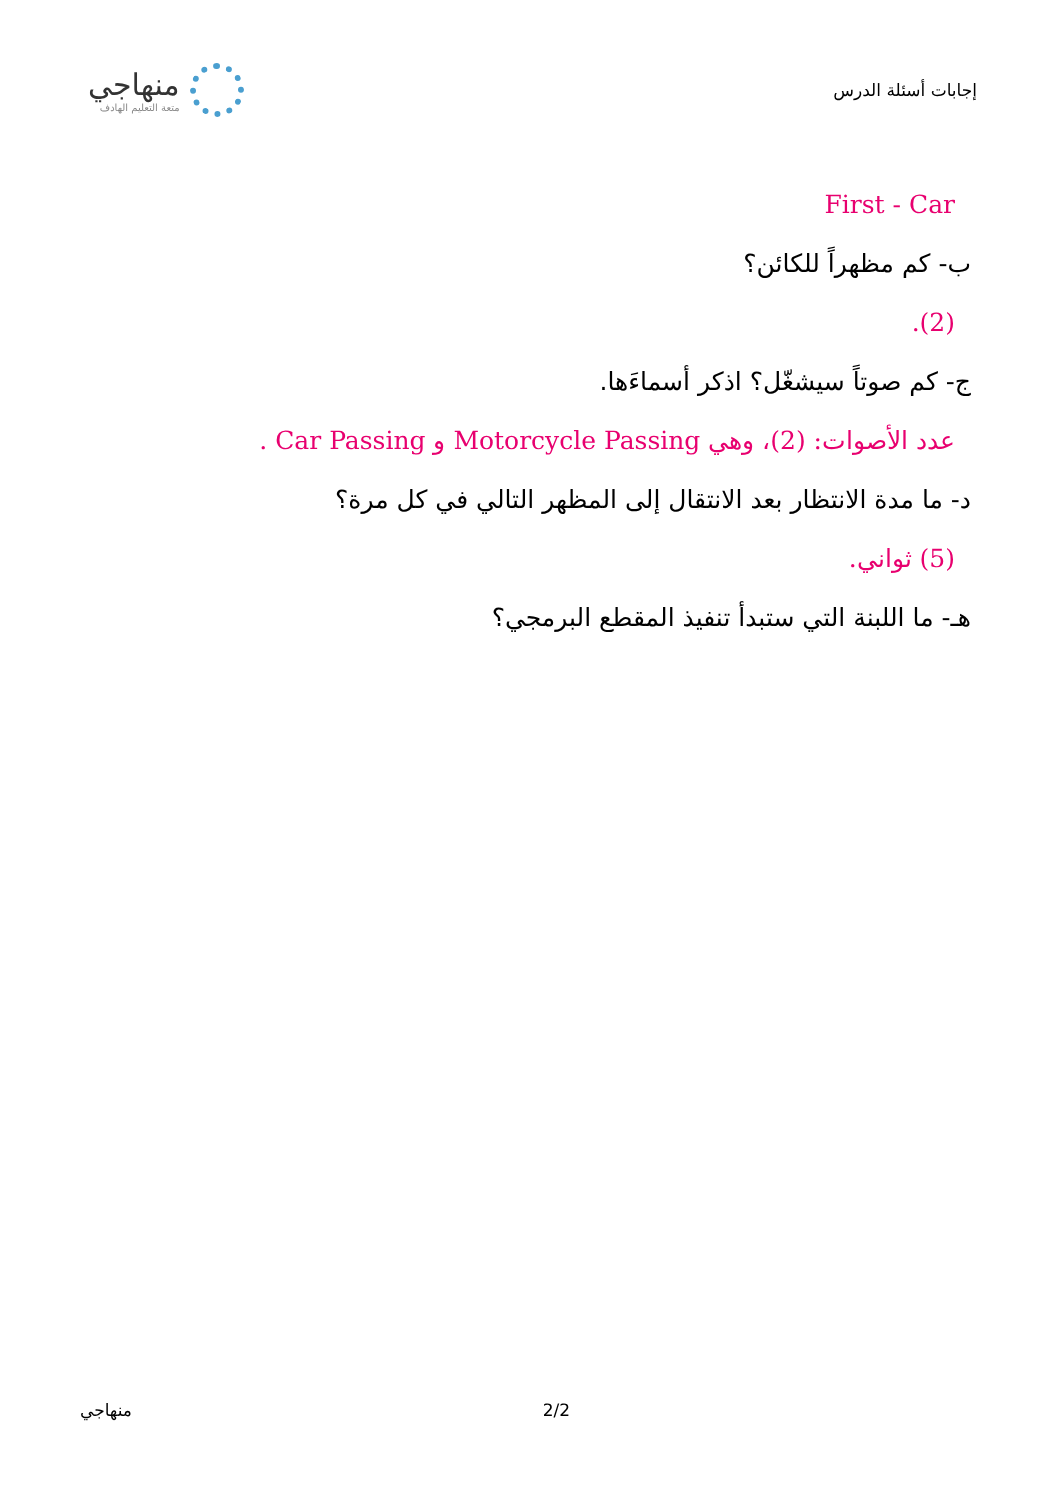إجابات أسئلة الدرس
منهاجي
متعة التعليم الهادف
First - Car
ب- كم مظهراً للكائن؟
(2).
ج- كم صوتاً سيشغّل؟ اذكر أسماءَها.
عدد الأصوات: (2)، وهي Motorcycle Passing و Car Passing .
د- ما مدة الانتظار بعد الانتقال إلى المظهر التالي في كل مرة؟
(5) ثواني.
هـ- ما اللبنة التي ستبدأ تنفيذ المقطع البرمجي؟
2/2 منهاجي